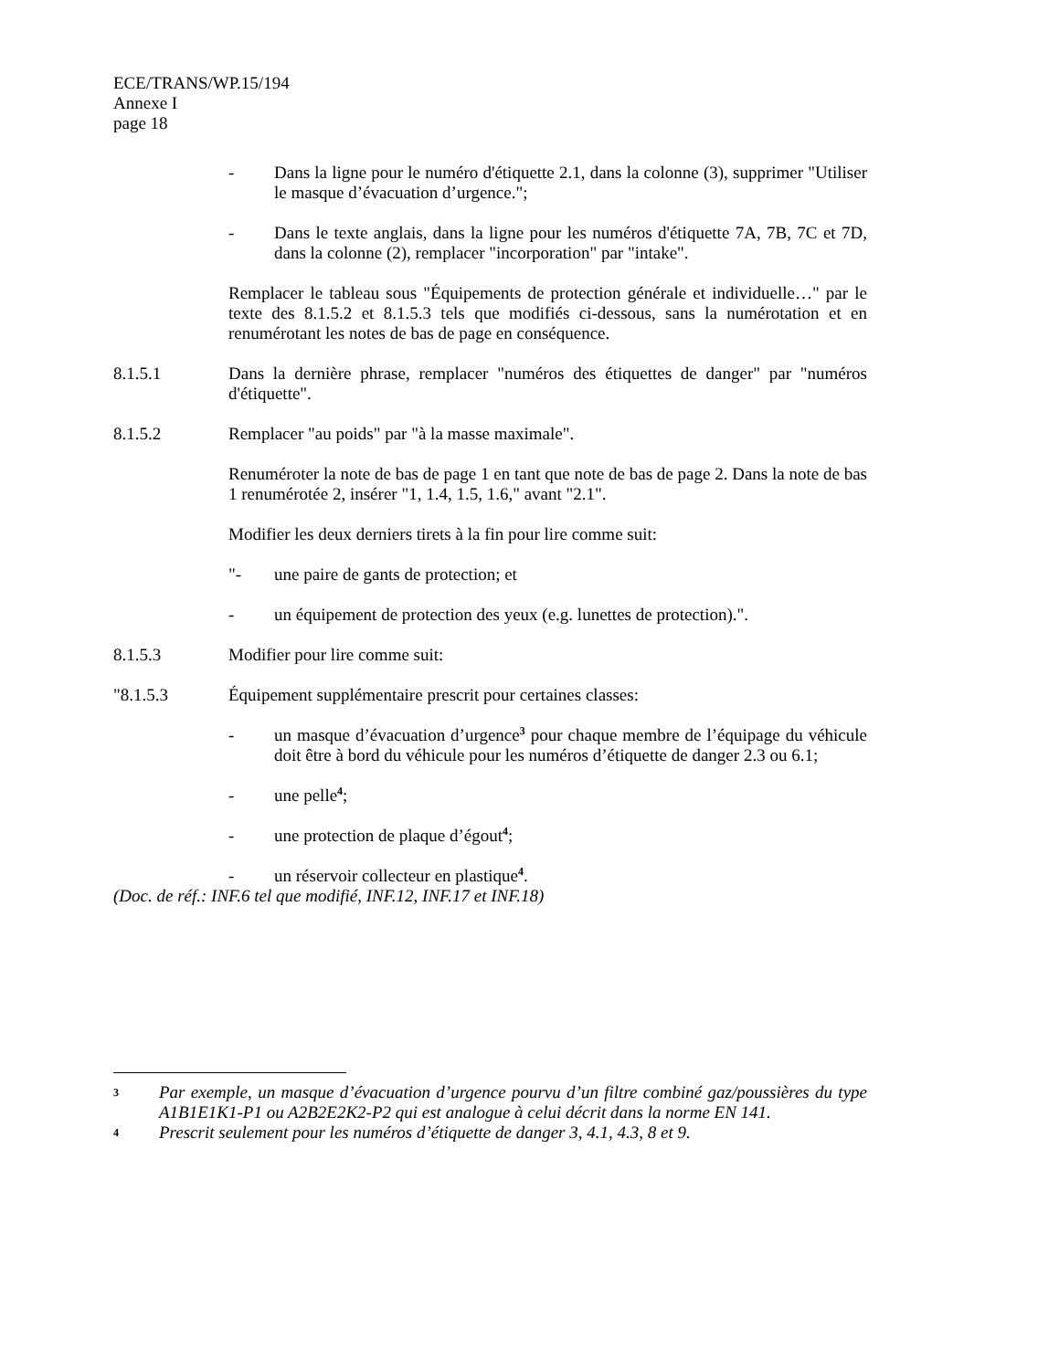ECE/TRANS/WP.15/194
Annexe I
page 18
- Dans la ligne pour le numéro d'étiquette 2.1, dans la colonne (3), supprimer "Utiliser le masque d’évacuation d’urgence.";
- Dans le texte anglais, dans la ligne pour les numéros d'étiquette 7A, 7B, 7C et 7D, dans la colonne (2), remplacer "incorporation" par "intake".
Remplacer le tableau sous "Équipements de protection générale et individuelle…" par le texte des 8.1.5.2 et 8.1.5.3 tels que modifiés ci-dessous, sans la numérotation et en renumérotant les notes de bas de page en conséquence.
8.1.5.1 Dans la dernière phrase, remplacer "numéros des étiquettes de danger" par "numéros d'étiquette".
8.1.5.2 Remplacer "au poids" par "à la masse maximale".
Renuméroter la note de bas de page 1 en tant que note de bas de page 2. Dans la note de bas 1 renumérotée 2, insérer "1, 1.4, 1.5, 1.6," avant "2.1".
Modifier les deux derniers tirets à la fin pour lire comme suit:
"- une paire de gants de protection; et
- un équipement de protection des yeux (e.g. lunettes de protection).".
8.1.5.3 Modifier pour lire comme suit:
"8.1.5.3 Équipement supplémentaire prescrit pour certaines classes:
- un masque d’évacuation d’urgence<sup>3</sup> pour chaque membre de l’équipage du véhicule doit être à bord du véhicule pour les numéros d’étiquette de danger 2.3 ou 6.1;
- une pelle<sup>4</sup>;
- une protection de plaque d’égout<sup>4</sup>;
- un réservoir collecteur en plastique<sup>4</sup>.
(Doc. de réf.: INF.6 tel que modifié, INF.12, INF.17 et INF.18)
3 Par exemple, un masque d’évacuation d’urgence pourvu d’un filtre combiné gaz/poussières du type A1B1E1K1-P1 ou A2B2E2K2-P2 qui est analogue à celui décrit dans la norme EN 141.
4 Prescrit seulement pour les numéros d’étiquette de danger 3, 4.1, 4.3, 8 et 9.